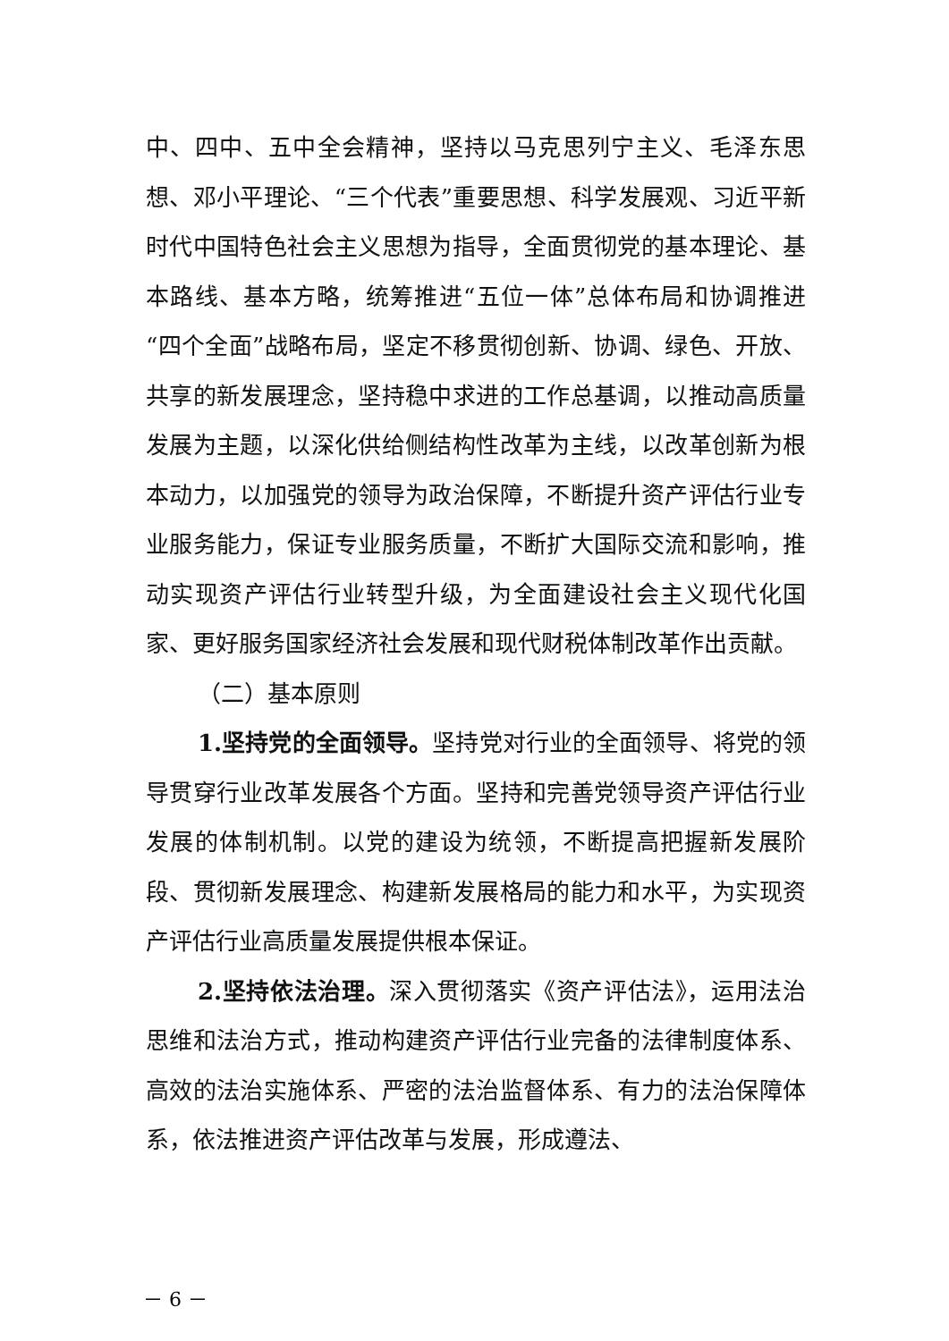中、四中、五中全会精神，坚持以马克思列宁主义、毛泽东思想、邓小平理论、“三个代表”重要思想、科学发展观、习近平新时代中国特色社会主义思想为指导，全面贯彻党的基本理论、基本路线、基本方略，统筹推进“五位一体”总体布局和协调推进“四个全面”战略布局，坚定不移贯彻创新、协调、绿色、开放、共享的新发展理念，坚持稳中求进的工作总基调，以推动高质量发展为主题，以深化供给侧结构性改革为主线，以改革创新为根本动力，以加强党的领导为政治保障，不断提升资产评估行业专业服务能力，保证专业服务质量，不断扩大国际交流和影响，推动实现资产评估行业转型升级，为全面建设社会主义现代化国家、更好服务国家经济社会发展和现代财税体制改革作出贡献。
（二）基本原则
1.坚持党的全面领导。坚持党对行业的全面领导、将党的领导贯穿行业改革发展各个方面。坚持和完善党领导资产评估行业发展的体制机制。以党的建设为统领，不断提高把握新发展阶段、贯彻新发展理念、构建新发展格局的能力和水平，为实现资产评估行业高质量发展提供根本保证。
2.坚持依法治理。深入贯彻落实《资产评估法》，运用法治思维和法治方式，推动构建资产评估行业完备的法律制度体系、高效的法治实施体系、严密的法治监督体系、有力的法治保障体系，依法推进资产评估改革与发展，形成遵法、
－ 6 －